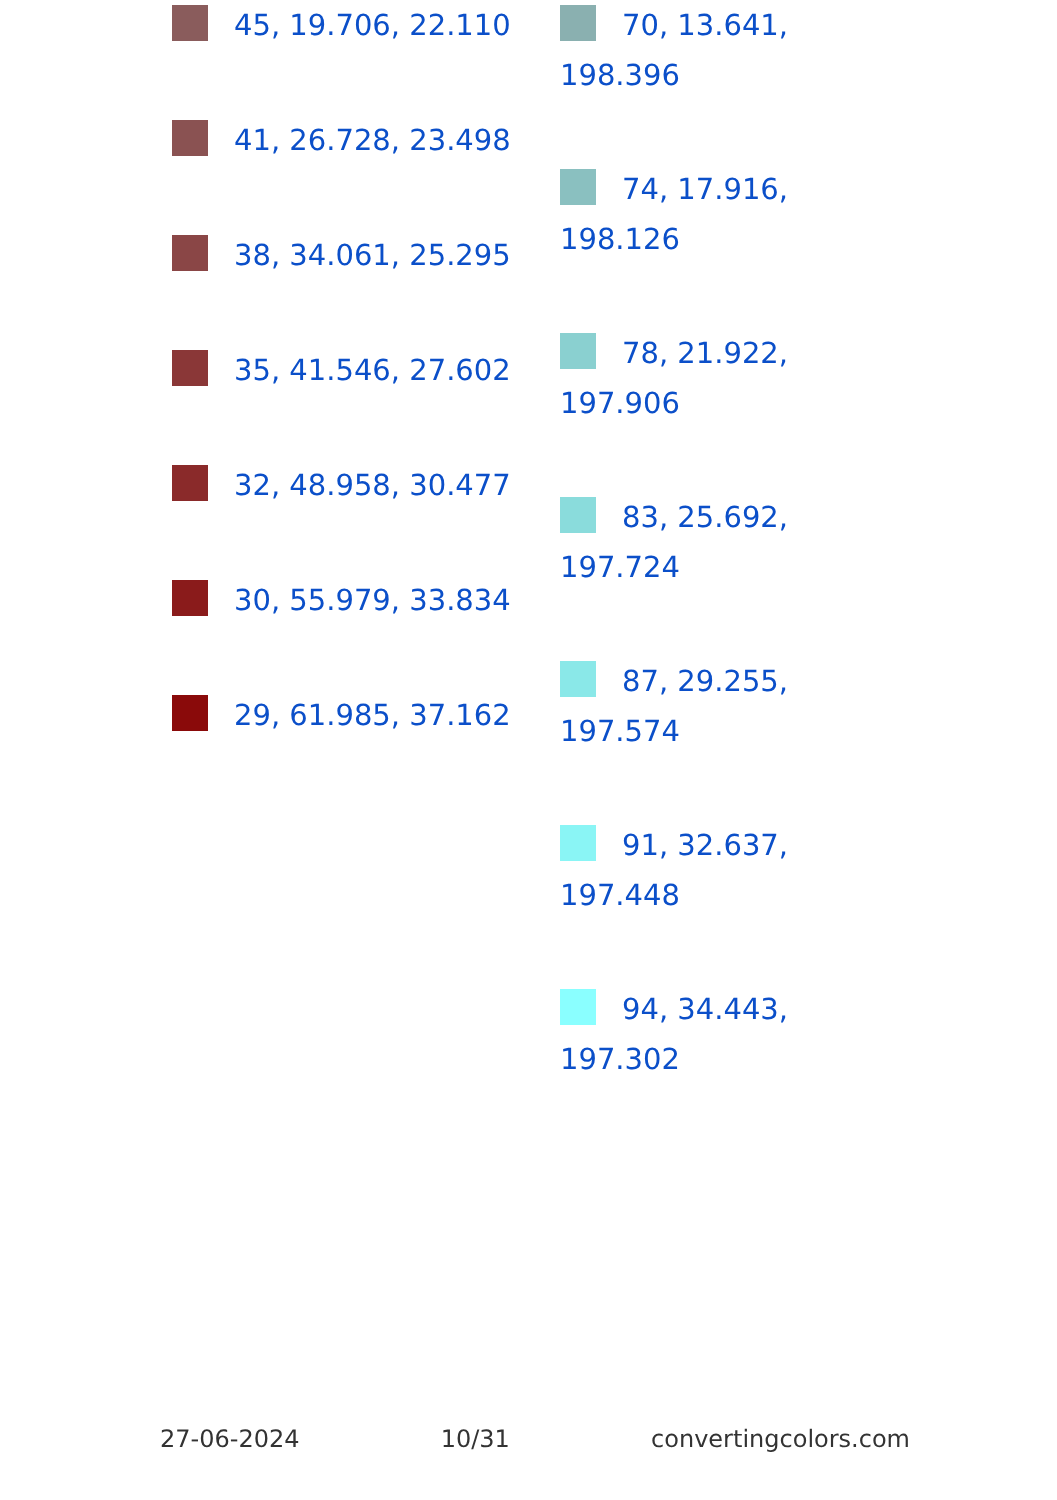45, 19.706, 22.110
41, 26.728, 23.498
38, 34.061, 25.295
35, 41.546, 27.602
32, 48.958, 30.477
30, 55.979, 33.834
29, 61.985, 37.162
70, 13.641, 198.396
74, 17.916, 198.126
78, 21.922, 197.906
83, 25.692, 197.724
87, 29.255, 197.574
91, 32.637, 197.448
94, 34.443, 197.302
27-06-2024 10/31 convertingcolors.com